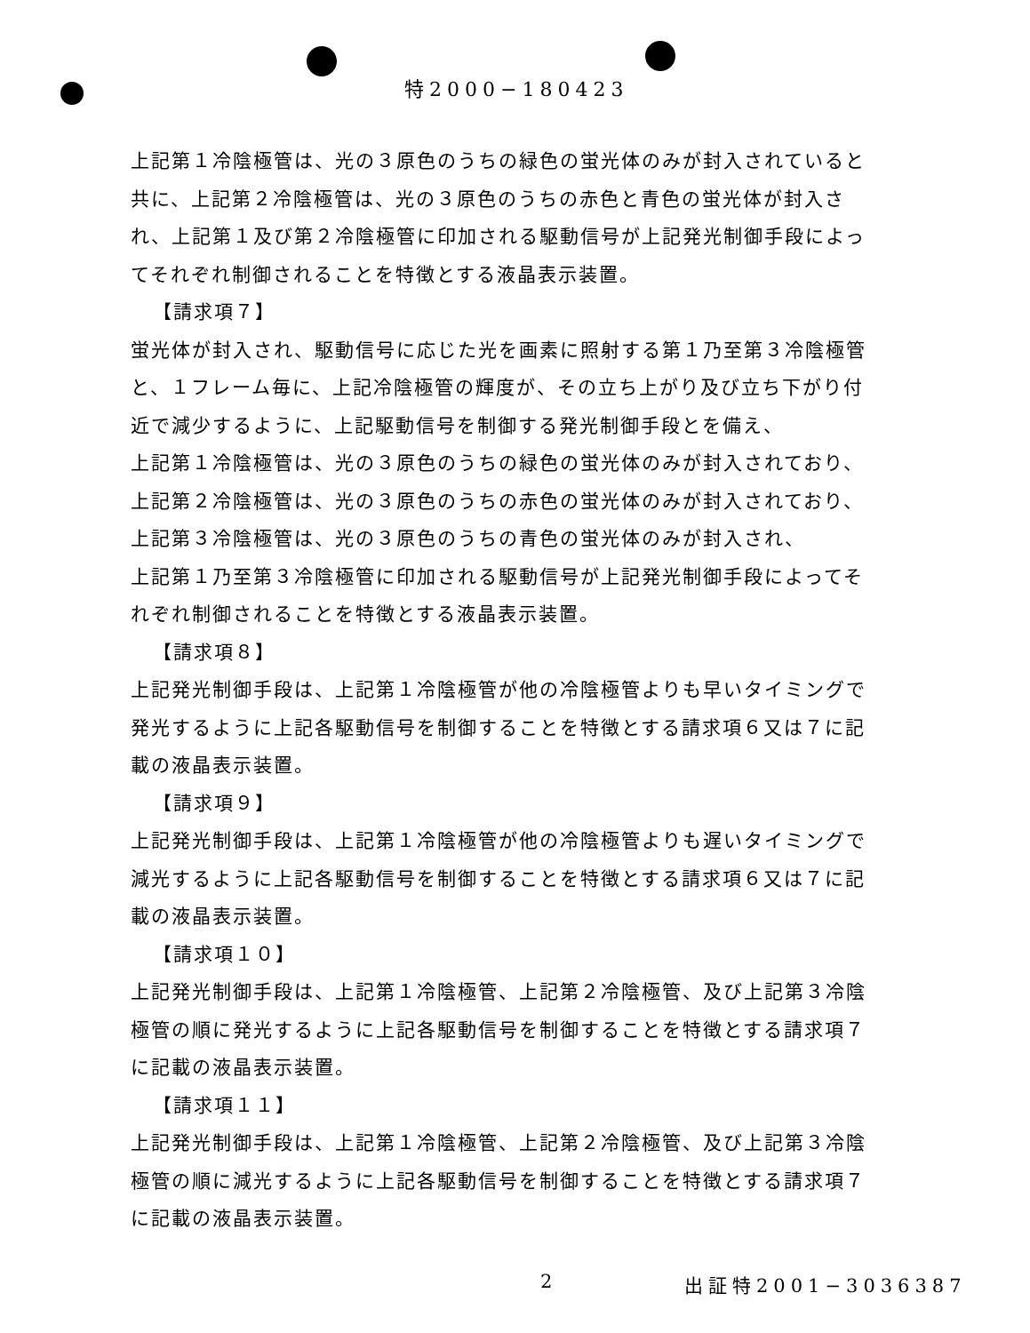特2000−180423
上記第１冷陰極管は、光の３原色のうちの緑色の蛍光体のみが封入されていると共に、上記第２冷陰極管は、光の３原色のうちの赤色と青色の蛍光体が封入され、上記第１及び第２冷陰極管に印加される駆動信号が上記発光制御手段によってそれぞれ制御されることを特徴とする液晶表示装置。
【請求項７】
蛍光体が封入され、駆動信号に応じた光を画素に照射する第１乃至第３冷陰極管と、１フレーム毎に、上記冷陰極管の輝度が、その立ち上がり及び立ち下がり付近で減少するように、上記駆動信号を制御する発光制御手段とを備え、
上記第１冷陰極管は、光の３原色のうちの緑色の蛍光体のみが封入されており、上記第２冷陰極管は、光の３原色のうちの赤色の蛍光体のみが封入されており、上記第３冷陰極管は、光の３原色のうちの青色の蛍光体のみが封入され、
上記第１乃至第３冷陰極管に印加される駆動信号が上記発光制御手段によってそれぞれ制御されることを特徴とする液晶表示装置。
【請求項８】
上記発光制御手段は、上記第１冷陰極管が他の冷陰極管よりも早いタイミングで発光するように上記各駆動信号を制御することを特徴とする請求項６又は７に記載の液晶表示装置。
【請求項９】
上記発光制御手段は、上記第１冷陰極管が他の冷陰極管よりも遅いタイミングで減光するように上記各駆動信号を制御することを特徴とする請求項６又は７に記載の液晶表示装置。
【請求項１０】
上記発光制御手段は、上記第１冷陰極管、上記第２冷陰極管、及び上記第３冷陰極管の順に発光するように上記各駆動信号を制御することを特徴とする請求項７に記載の液晶表示装置。
【請求項１１】
上記発光制御手段は、上記第１冷陰極管、上記第２冷陰極管、及び上記第３冷陰極管の順に減光するように上記各駆動信号を制御することを特徴とする請求項７に記載の液晶表示装置。
2 出証特2001−3036387